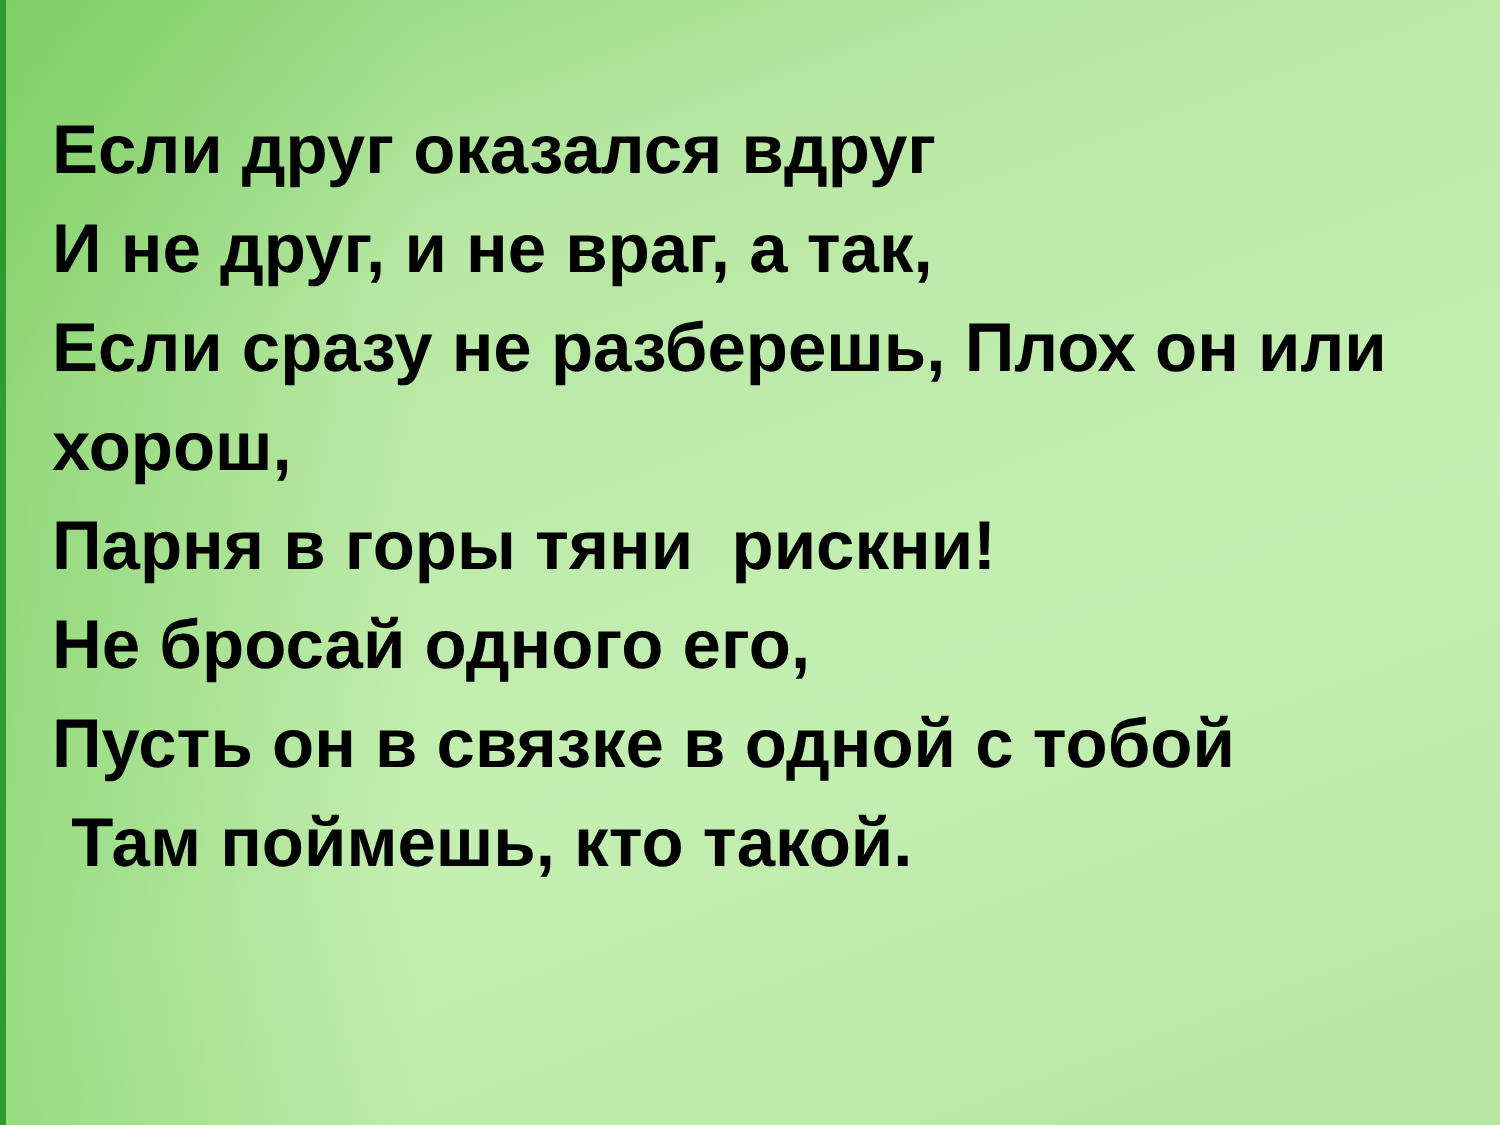Если друг оказался вдруг
И не друг, и не враг, а так,
Если сразу не разберешь, Плох он или хорош,
Парня в горы тяни рискни!
Не бросай одного его,
Пусть он в связке в одной с тобой
Там поймешь, кто такой.